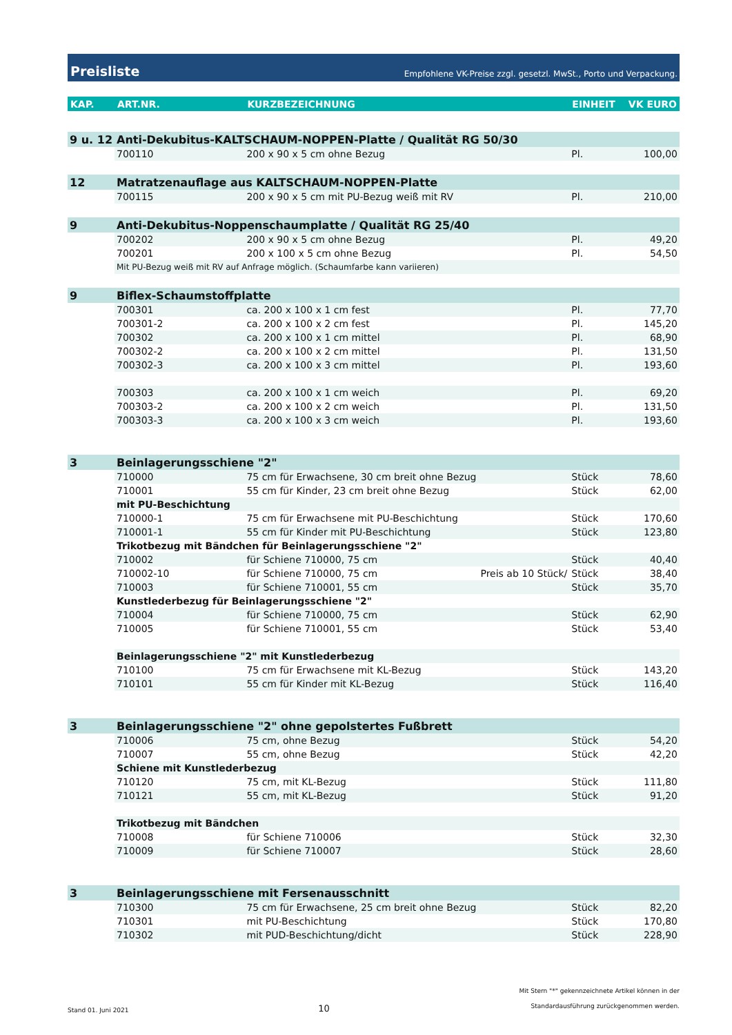Preisliste Empfohlene VK-Preise zzgl. gesetzl. MwSt., Porto und Verpackung.
| KAP. | ART.NR. | KURZBEZEICHNUNG | | EINHEIT | VK EURO |
| --- | --- | --- | --- | --- | --- |
| 9 u. 12 | Anti-Dekubitus-KALTSCHAUM-NOPPEN-Platte / Qualität RG 50/30 | | | | |
| | 700110 | 200 x 90 x 5 cm ohne Bezug | | Pl. | 100,00 |
| 12 | Matratzenauflage aus KALTSCHAUM-NOPPEN-Platte | | | | |
| | 700115 | 200 x 90 x 5 cm mit PU-Bezug weiß mit RV | | Pl. | 210,00 |
| 9 | Anti-Dekubitus-Noppenschaumplatte / Qualität RG 25/40 | | | | |
| | 700202 | 200 x 90 x 5 cm ohne Bezug | | Pl. | 49,20 |
| | 700201 | 200 x 100 x 5 cm ohne Bezug | | Pl. | 54,50 |
| | Mit PU-Bezug weiß mit RV auf Anfrage möglich. (Schaumfarbe kann variieren) | | | | |
| 9 | Biflex-Schaumstoffplatte | | | | |
| | 700301 | ca. 200 x 100 x 1 cm fest | | Pl. | 77,70 |
| | 700301-2 | ca. 200 x 100 x 2 cm fest | | Pl. | 145,20 |
| | 700302 | ca. 200 x 100 x 1 cm mittel | | Pl. | 68,90 |
| | 700302-2 | ca. 200 x 100 x 2 cm mittel | | Pl. | 131,50 |
| | 700302-3 | ca. 200 x 100 x 3 cm mittel | | Pl. | 193,60 |
| | 700303 | ca. 200 x 100 x 1 cm weich | | Pl. | 69,20 |
| | 700303-2 | ca. 200 x 100 x 2 cm weich | | Pl. | 131,50 |
| | 700303-3 | ca. 200 x 100 x 3 cm weich | | Pl. | 193,60 |
| 3 | Beinlagerungsschiene "2" | | | | |
| | 710000 | 75 cm für Erwachsene, 30 cm breit ohne Bezug | | Stück | 78,60 |
| | 710001 | 55 cm für Kinder, 23 cm breit ohne Bezug | | Stück | 62,00 |
| | mit PU-Beschichtung | | | | |
| | 710000-1 | 75 cm für Erwachsene mit PU-Beschichtung | | Stück | 170,60 |
| | 710001-1 | 55 cm für Kinder mit PU-Beschichtung | | Stück | 123,80 |
| | Trikotbezug mit Bändchen für Beinlagerungsschiene "2" | | | | |
| | 710002 | für Schiene 710000, 75 cm | | Stück | 40,40 |
| | 710002-10 | für Schiene 710000, 75 cm | Preis ab 10 Stück/ | Stück | 38,40 |
| | 710003 | für Schiene 710001, 55 cm | | Stück | 35,70 |
| | Kunstlederbezug für Beinlagerungsschiene "2" | | | | |
| | 710004 | für Schiene 710000, 75 cm | | Stück | 62,90 |
| | 710005 | für Schiene 710001, 55 cm | | Stück | 53,40 |
| | Beinlagerungsschiene "2" mit Kunstlederbezug | | | | |
| | 710100 | 75 cm für Erwachsene mit KL-Bezug | | Stück | 143,20 |
| | 710101 | 55 cm für Kinder mit KL-Bezug | | Stück | 116,40 |
| 3 | Beinlagerungsschiene "2" ohne gepolstertes Fußbrett | | | | |
| | 710006 | 75 cm, ohne Bezug | | Stück | 54,20 |
| | 710007 | 55 cm, ohne Bezug | | Stück | 42,20 |
| | Schiene mit Kunstlederbezug | | | | |
| | 710120 | 75 cm, mit KL-Bezug | | Stück | 111,80 |
| | 710121 | 55 cm, mit KL-Bezug | | Stück | 91,20 |
| | Trikotbezug mit Bändchen | | | | |
| | 710008 | für Schiene 710006 | | Stück | 32,30 |
| | 710009 | für Schiene 710007 | | Stück | 28,60 |
| 3 | Beinlagerungsschiene mit Fersenausschnitt | | | | |
| | 710300 | 75 cm für Erwachsene, 25 cm breit ohne Bezug | | Stück | 82,20 |
| | 710301 | mit PU-Beschichtung | | Stück | 170,80 |
| | 710302 | mit PUD-Beschichtung/dicht | | Stück | 228,90 |
Stand 01. Juni 2021 10 Mit Stern "*" gekennzeichnete Artikel können in der
Standardausführung zurückgenommen werden.